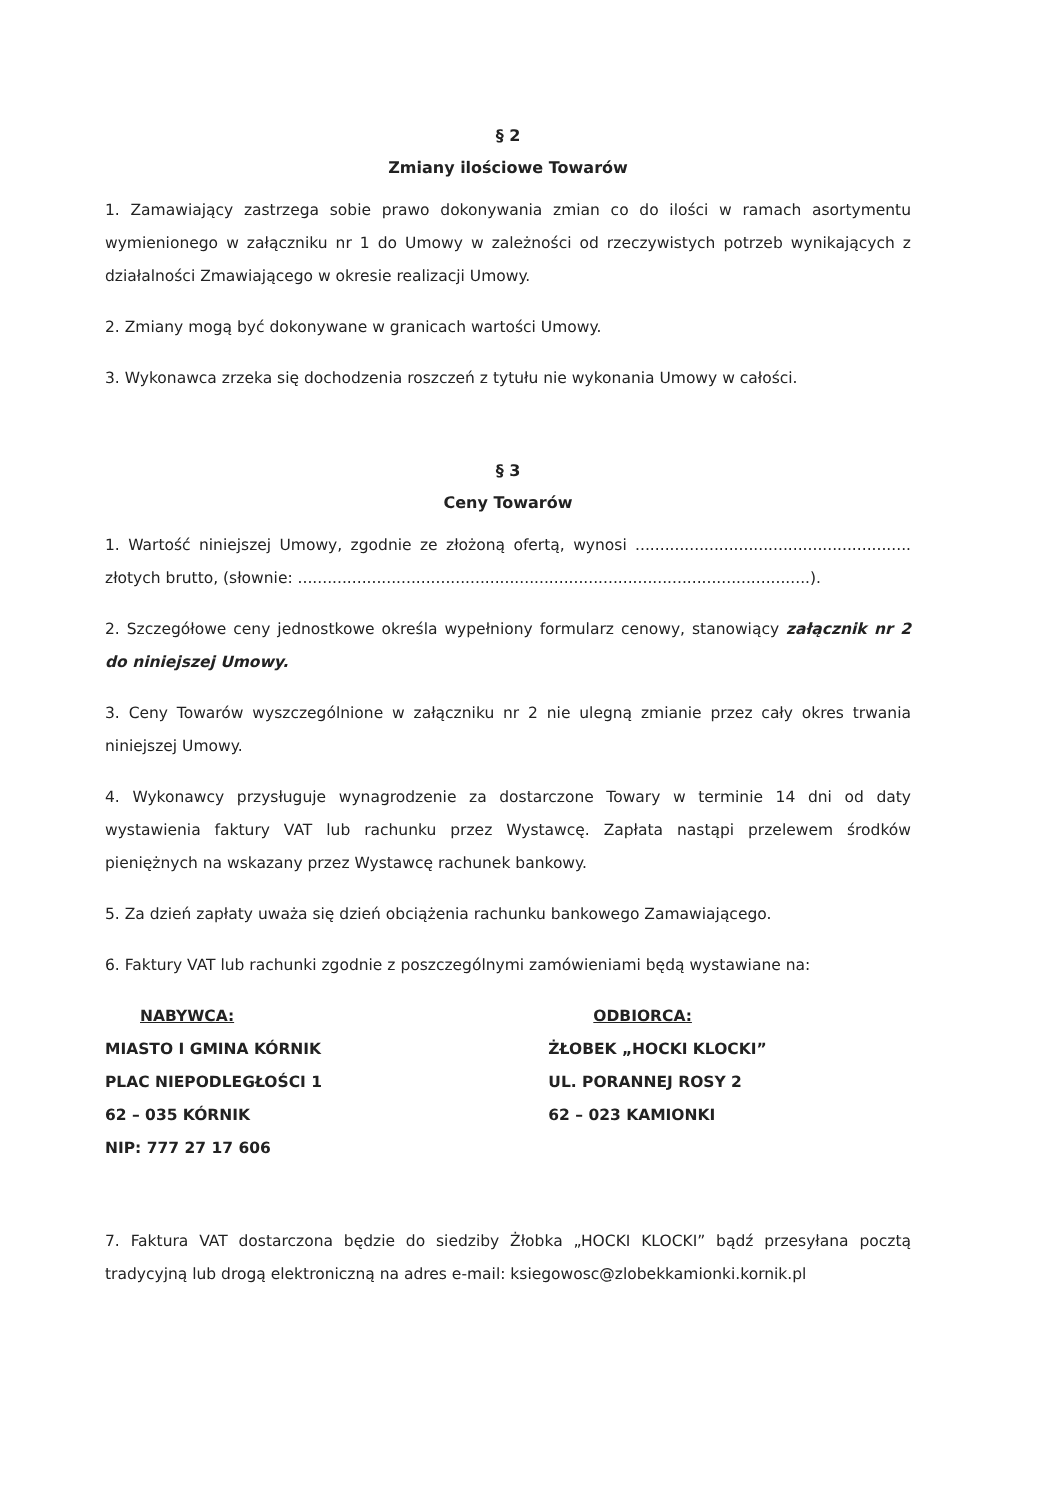§ 2
Zmiany ilościowe Towarów
1. Zamawiający zastrzega sobie prawo dokonywania zmian co do ilości w ramach asortymentu wymienionego w załączniku nr 1 do Umowy w zależności od rzeczywistych potrzeb wynikających z działalności Zmawiającego w okresie realizacji Umowy.
2. Zmiany mogą być dokonywane w granicach wartości Umowy.
3. Wykonawca zrzeka się dochodzenia roszczeń z tytułu nie wykonania Umowy w całości.
§ 3
Ceny Towarów
1. Wartość niniejszej Umowy, zgodnie ze złożoną ofertą, wynosi ........................................................ złotych brutto, (słownie: ........................................................................................................).
2. Szczegółowe ceny jednostkowe określa wypełniony formularz cenowy, stanowiący załącznik nr 2 do niniejszej Umowy.
3. Ceny Towarów wyszczególnione w załączniku nr 2 nie ulegną zmianie przez cały okres trwania niniejszej Umowy.
4. Wykonawcy przysługuje wynagrodzenie za dostarczone Towary w terminie 14 dni od daty wystawienia faktury VAT lub rachunku przez Wystawcę. Zapłata nastąpi przelewem środków pieniężnych na wskazany przez Wystawcę rachunek bankowy.
5. Za dzień zapłaty uważa się dzień obciążenia rachunku bankowego Zamawiającego.
6. Faktury VAT lub rachunki zgodnie z poszczególnymi zamówieniami będą wystawiane na:
NABYWCA:
MIASTO I GMINA KÓRNIK
PLAC NIEPODLEGŁOŚCI 1
62 – 035 KÓRNIK
NIP: 777 27 17 606
ODBIORCA:
ŻŁOBEK „HOCKI KLOCKI”
UL. PORANNEJ ROSY 2
62 – 023 KAMIONKI
7. Faktura VAT dostarczona będzie do siedziby Żłobka „HOCKI KLOCKI” bądź przesyłana pocztą tradycyjną lub drogą elektroniczną na adres e-mail: ksiegowosc@zlobekkamionki.kornik.pl